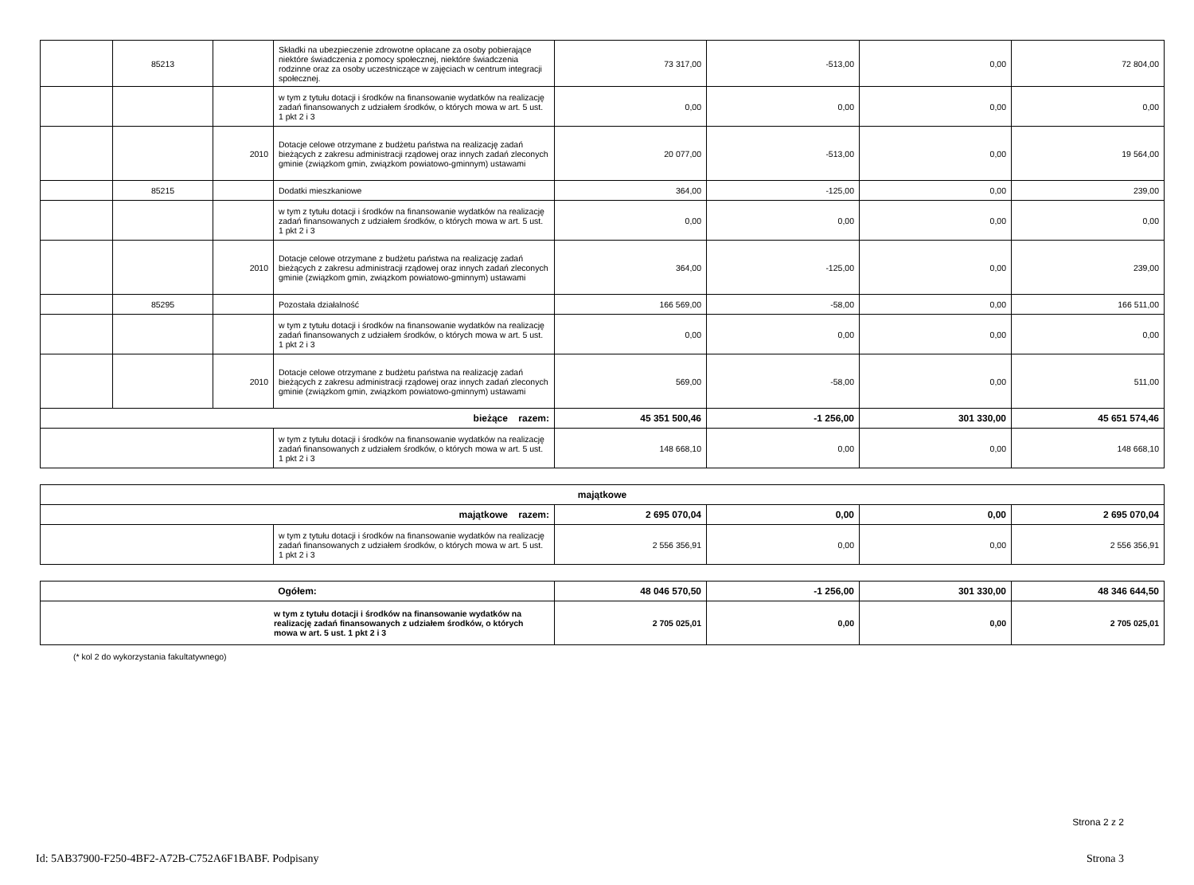| | 85213 | | Składki na ubezpieczenie zdrowotne opłacane za osoby pobierające niektóre świadczenia z pomocy społecznej, niektóre świadczenia rodzinne oraz za osoby uczestniczące w zajęciach w centrum integracji społecznej. | 73 317,00 | -513,00 | 0,00 | 72 804,00 |
| | | | w tym z tytułu dotacji i środków na finansowanie wydatków na realizację zadań finansowanych z udziałem środków, o których mowa w art. 5 ust. 1 pkt 2 i 3 | 0,00 | 0,00 | 0,00 | 0,00 |
| | | 2010 | Dotacje celowe otrzymane z budżetu państwa na realizację zadań bieżących z zakresu administracji rządowej oraz innych zadań zleconych gminie (związkom gmin, związkom powiatowo-gminnym) ustawami | 20 077,00 | -513,00 | 0,00 | 19 564,00 |
| | 85215 | | Dodatki mieszkaniowe | 364,00 | -125,00 | 0,00 | 239,00 |
| | | | w tym z tytułu dotacji i środków na finansowanie wydatków na realizację zadań finansowanych z udziałem środków, o których mowa w art. 5 ust. 1 pkt 2 i 3 | 0,00 | 0,00 | 0,00 | 0,00 |
| | | 2010 | Dotacje celowe otrzymane z budżetu państwa na realizację zadań bieżących z zakresu administracji rządowej oraz innych zadań zleconych gminie (związkom gmin, związkom powiatowo-gminnym) ustawami | 364,00 | -125,00 | 0,00 | 239,00 |
| | 85295 | | Pozostała działalność | 166 569,00 | -58,00 | 0,00 | 166 511,00 |
| | | | w tym z tytułu dotacji i środków na finansowanie wydatków na realizację zadań finansowanych z udziałem środków, o których mowa w art. 5 ust. 1 pkt 2 i 3 | 0,00 | 0,00 | 0,00 | 0,00 |
| | | 2010 | Dotacje celowe otrzymane z budżetu państwa na realizację zadań bieżących z zakresu administracji rządowej oraz innych zadań zleconych gminie (związkom gmin, związkom powiatowo-gminnym) ustawami | 569,00 | -58,00 | 0,00 | 511,00 |
| bieżące razem: | | | | 45 351 500,46 | -1 256,00 | 301 330,00 | 45 651 574,46 |
| | | | w tym z tytułu dotacji i środków na finansowanie wydatków na realizację zadań finansowanych z udziałem środków, o których mowa w art. 5 ust. 1 pkt 2 i 3 | 148 668,10 | 0,00 | 0,00 | 148 668,10 |
| majątkowe | | | | | |
| majątkowe razem: | | 2 695 070,04 | 0,00 | 0,00 | 2 695 070,04 |
| | w tym z tytułu dotacji i środków na finansowanie wydatków na realizację zadań finansowanych z udziałem środków, o których mowa w art. 5 ust. 1 pkt 2 i 3 | 2 556 356,91 | 0,00 | 0,00 | 2 556 356,91 |
| Ogółem: | 48 046 570,50 | -1 256,00 | 301 330,00 | 48 346 644,50 |
| w tym z tytułu dotacji i środków na finansowanie wydatków na realizację zadań finansowanych z udziałem środków, o których mowa w art. 5 ust. 1 pkt 2 i 3 | 2 705 025,01 | 0,00 | 0,00 | 2 705 025,01 |
(* kol 2 do wykorzystania fakultatywnego)
Strona 2 z 2
Id: 5AB37900-F250-4BF2-A72B-C752A6F1BABF. Podpisany Strona 3